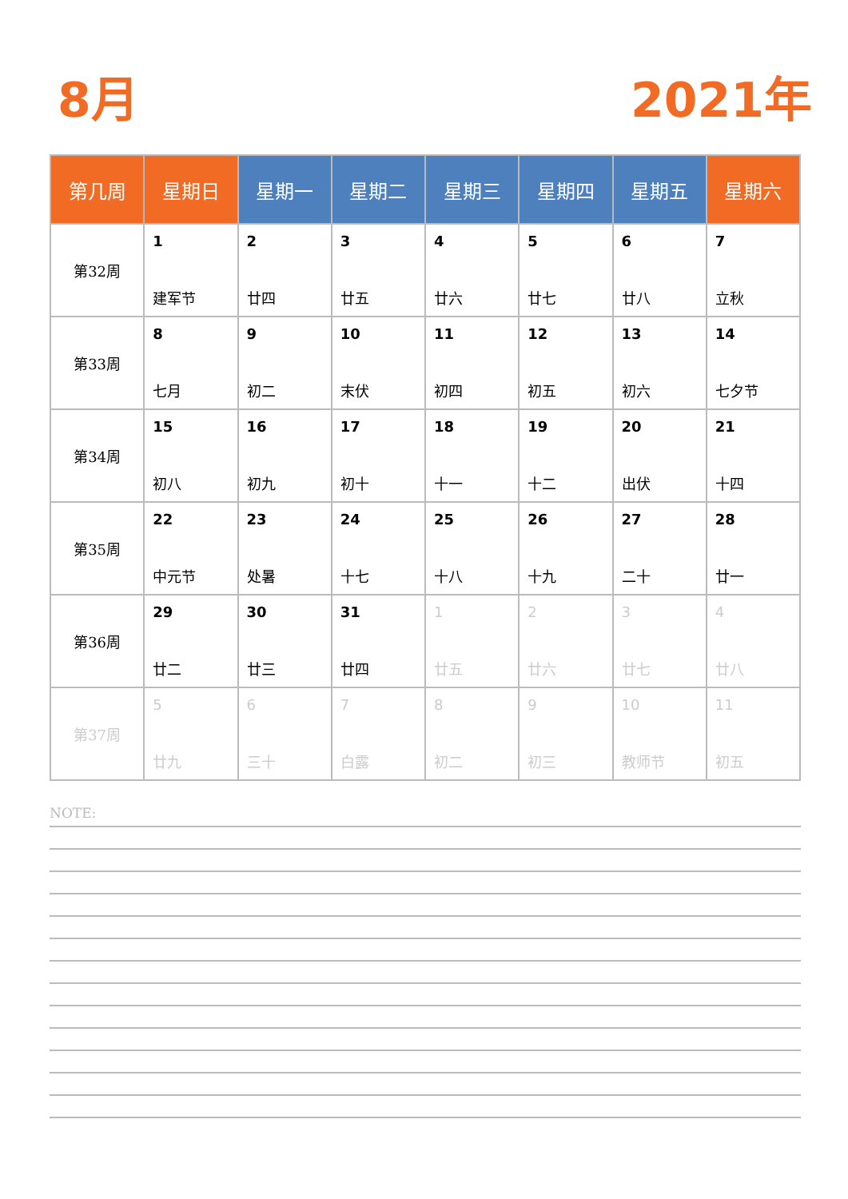8月 2021年
| 第几周 | 星期日 | 星期一 | 星期二 | 星期三 | 星期四 | 星期五 | 星期六 |
| --- | --- | --- | --- | --- | --- | --- | --- |
| 第32周 | 1 建军节 | 2 廿四 | 3 廿五 | 4 廿六 | 5 廿七 | 6 廿八 | 7 立秋 |
| 第33周 | 8 七月 | 9 初二 | 10 末伏 | 11 初四 | 12 初五 | 13 初六 | 14 七夕节 |
| 第34周 | 15 初八 | 16 初九 | 17 初十 | 18 十一 | 19 十二 | 20 出伏 | 21 十四 |
| 第35周 | 22 中元节 | 23 处暑 | 24 十七 | 25 十八 | 26 十九 | 27 二十 | 28 廿一 |
| 第36周 | 29 廿二 | 30 廿三 | 31 廿四 | 1 廿五 | 2 廿六 | 3 廿七 | 4 廿八 |
| 第37周 | 5 廿九 | 6 三十 | 7 白露 | 8 初二 | 9 初三 | 10 教师节 | 11 初五 |
NOTE: